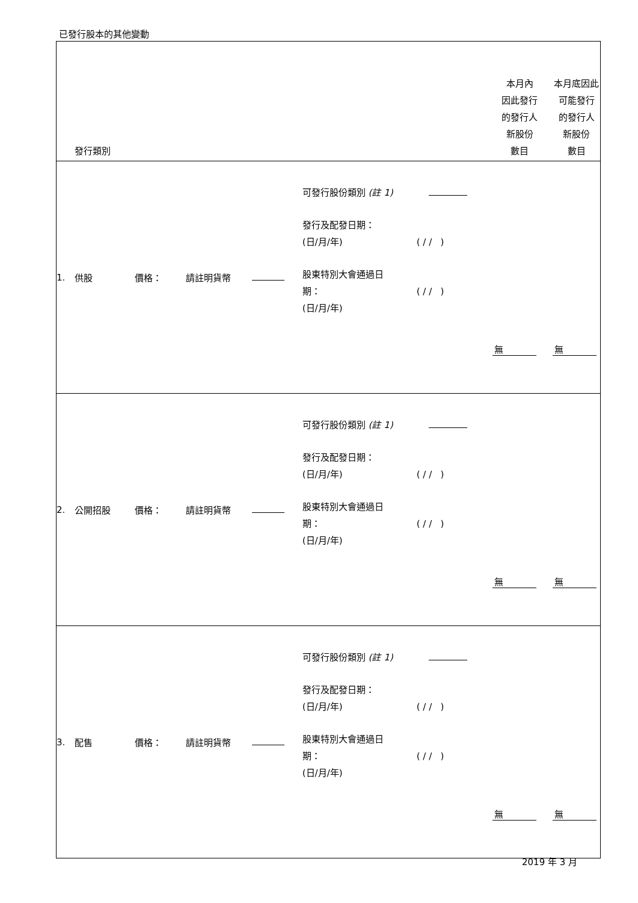已發行股本的其他變動
| | 發行類別 | | | | | | 本月內 因此發行 的發行人 新股份 數目 | 本月底因此 可能發行 的發行人 新股份 數目 |
| --- | --- | --- | --- | --- | --- | --- | --- | --- |
| 1. | 供股 | 價格： | 請註明貨幣 | | 可發行股份類別 (註 1) 發行及配發日期： (日/月/年) 股東特別大會通過日 期： (日/月/年) | ( / / ) ( / / ) | 無 | 無 |
| 2. | 公開招股 | 價格： | 請註明貨幣 | | 可發行股份類別 (註 1) 發行及配發日期： (日/月/年) 股東特別大會通過日 期： (日/月/年) | ( / / ) ( / / ) | 無 | 無 |
| 3. | 配售 | 價格： | 請註明貨幣 | | 可發行股份類別 (註 1) 發行及配發日期： (日/月/年) 股東特別大會通過日 期： (日/月/年) | ( / / ) ( / / ) | 無 | 無 |
2019 年 3 月